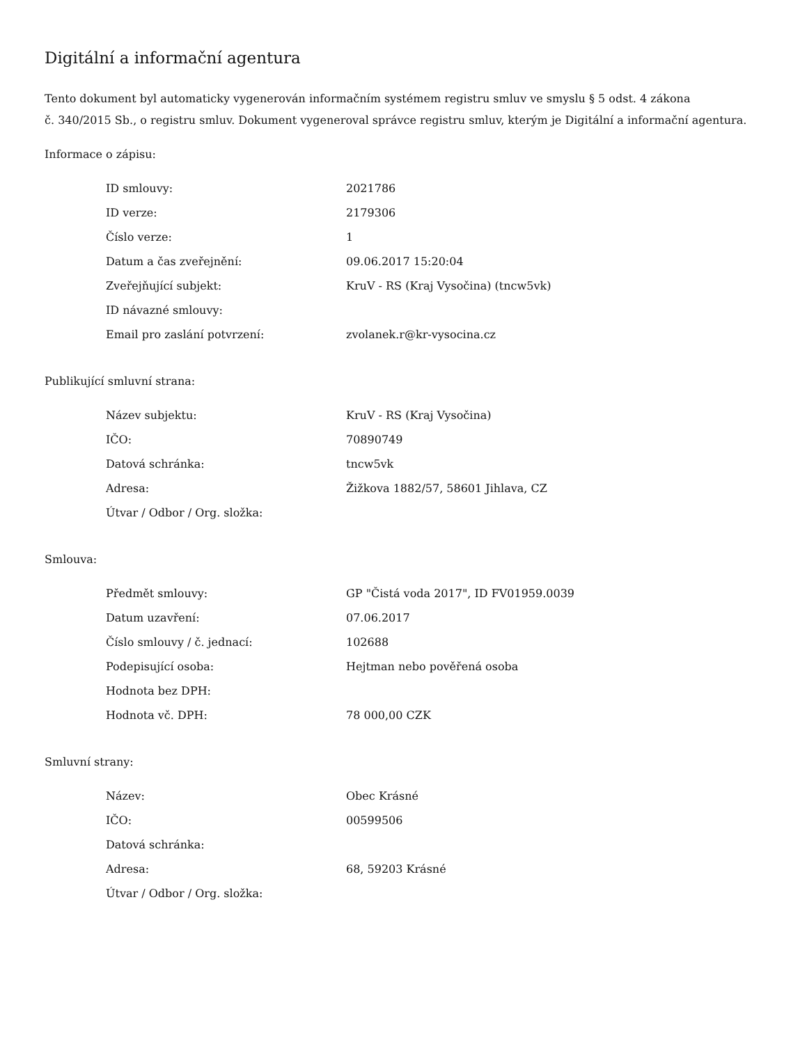Digitální a informační agentura
Tento dokument byl automaticky vygenerován informačním systémem registru smluv ve smyslu § 5 odst. 4 zákona
č. 340/2015 Sb., o registru smluv. Dokument vygeneroval správce registru smluv, kterým je Digitální a informační agentura.
Informace o zápisu:
| ID smlouvy: | 2021786 |
| ID verze: | 2179306 |
| Číslo verze: | 1 |
| Datum a čas zveřejnění: | 09.06.2017 15:20:04 |
| Zveřejňující subjekt: | KruV - RS (Kraj Vysočina) (tncw5vk) |
| ID návazné smlouvy: | |
| Email pro zaslání potvrzení: | zvolanek.r@kr-vysocina.cz |
Publikující smluvní strana:
| Název subjektu: | KruV - RS (Kraj Vysočina) |
| IČO: | 70890749 |
| Datová schránka: | tncw5vk |
| Adresa: | Žižkova 1882/57, 58601 Jihlava, CZ |
| Útvar / Odbor / Org. složka: | |
Smlouva:
| Předmět smlouvy: | GP "Čistá voda 2017", ID FV01959.0039 |
| Datum uzavření: | 07.06.2017 |
| Číslo smlouvy / č. jednací: | 102688 |
| Podepisující osoba: | Hejtman nebo pověřená osoba |
| Hodnota bez DPH: | |
| Hodnota vč. DPH: | 78 000,00 CZK |
Smluvní strany:
| Název: | Obec Krásné |
| IČO: | 00599506 |
| Datová schránka: | |
| Adresa: | 68, 59203 Krásné |
| Útvar / Odbor / Org. složka: | |